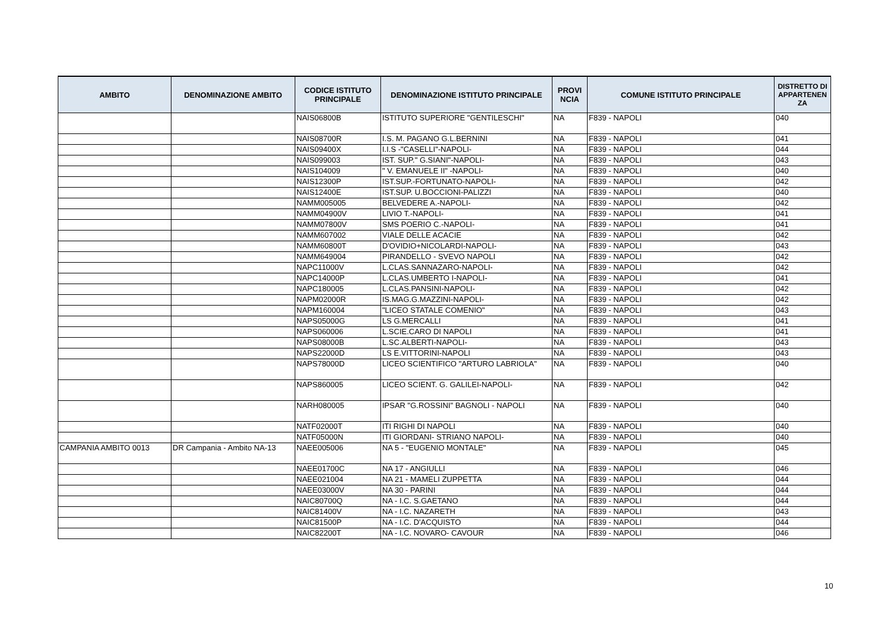| AMBITO | DENOMINAZIONE AMBITO | CODICE ISTITUTO PRINCIPALE | DENOMINAZIONE ISTITUTO PRINCIPALE | PROVI NCIA | COMUNE ISTITUTO PRINCIPALE | DISTRETTO DI APPARTENEN ZA |
| --- | --- | --- | --- | --- | --- | --- |
| | | NAIS06800B | ISTITUTO SUPERIORE "GENTILESCHI" | NA | F839 - NAPOLI | 040 |
| | | NAIS08700R | I.S. M. PAGANO G.L.BERNINI | NA | F839 - NAPOLI | 041 |
| | | NAIS09400X | I.I.S -"CASELLI"-NAPOLI- | NA | F839 - NAPOLI | 044 |
| | | NAIS099003 | IST. SUP." G.SIANI"-NAPOLI- | NA | F839 - NAPOLI | 043 |
| | | NAIS104009 | " V. EMANUELE II" -NAPOLI- | NA | F839 - NAPOLI | 040 |
| | | NAIS12300P | IST.SUP.-FORTUNATO-NAPOLI- | NA | F839 - NAPOLI | 042 |
| | | NAIS12400E | IST.SUP. U.BOCCIONI-PALIZZI | NA | F839 - NAPOLI | 040 |
| | | NAMM005005 | BELVEDERE A.-NAPOLI- | NA | F839 - NAPOLI | 042 |
| | | NAMM04900V | LIVIO T.-NAPOLI- | NA | F839 - NAPOLI | 041 |
| | | NAMM07800V | SMS POERIO C.-NAPOLI- | NA | F839 - NAPOLI | 041 |
| | | NAMM607002 | VIALE DELLE ACACIE | NA | F839 - NAPOLI | 042 |
| | | NAMM60800T | D'OVIDIO+NICOLARDI-NAPOLI- | NA | F839 - NAPOLI | 043 |
| | | NAMM649004 | PIRANDELLO - SVEVO NAPOLI | NA | F839 - NAPOLI | 042 |
| | | NAPC11000V | L.CLAS.SANNAZARO-NAPOLI- | NA | F839 - NAPOLI | 042 |
| | | NAPC14000P | L.CLAS.UMBERTO I-NAPOLI- | NA | F839 - NAPOLI | 041 |
| | | NAPC180005 | L.CLAS.PANSINI-NAPOLI- | NA | F839 - NAPOLI | 042 |
| | | NAPM02000R | IS.MAG.G.MAZZINI-NAPOLI- | NA | F839 - NAPOLI | 042 |
| | | NAPM160004 | "LICEO STATALE COMENIO" | NA | F839 - NAPOLI | 043 |
| | | NAPS05000G | LS G.MERCALLI | NA | F839 - NAPOLI | 041 |
| | | NAPS060006 | L.SCIE.CARO DI NAPOLI | NA | F839 - NAPOLI | 041 |
| | | NAPS08000B | L.SC.ALBERTI-NAPOLI- | NA | F839 - NAPOLI | 043 |
| | | NAPS22000D | LS E.VITTORINI-NAPOLI | NA | F839 - NAPOLI | 043 |
| | | NAPS78000D | LICEO SCIENTIFICO "ARTURO LABRIOLA" | NA | F839 - NAPOLI | 040 |
| | | NAPS860005 | LICEO SCIENT. G. GALILEI-NAPOLI- | NA | F839 - NAPOLI | 042 |
| | | NARH080005 | IPSAR "G.ROSSINI" BAGNOLI - NAPOLI | NA | F839 - NAPOLI | 040 |
| | | NATF02000T | ITI RIGHI DI NAPOLI | NA | F839 - NAPOLI | 040 |
| | | NATF05000N | ITI GIORDANI- STRIANO NAPOLI- | NA | F839 - NAPOLI | 040 |
| CAMPANIA AMBITO 0013 | DR Campania - Ambito NA-13 | NAEE005006 | NA 5 - "EUGENIO MONTALE" | NA | F839 - NAPOLI | 045 |
| | | NAEE01700C | NA 17 - ANGIULLI | NA | F839 - NAPOLI | 046 |
| | | NAEE021004 | NA 21 - MAMELI ZUPPETTA | NA | F839 - NAPOLI | 044 |
| | | NAEE03000V | NA 30 - PARINI | NA | F839 - NAPOLI | 044 |
| | | NAIC80700Q | NA - I.C. S.GAETANO | NA | F839 - NAPOLI | 044 |
| | | NAIC81400V | NA - I.C. NAZARETH | NA | F839 - NAPOLI | 043 |
| | | NAIC81500P | NA - I.C. D'ACQUISTO | NA | F839 - NAPOLI | 044 |
| | | NAIC82200T | NA - I.C. NOVARO- CAVOUR | NA | F839 - NAPOLI | 046 |
10